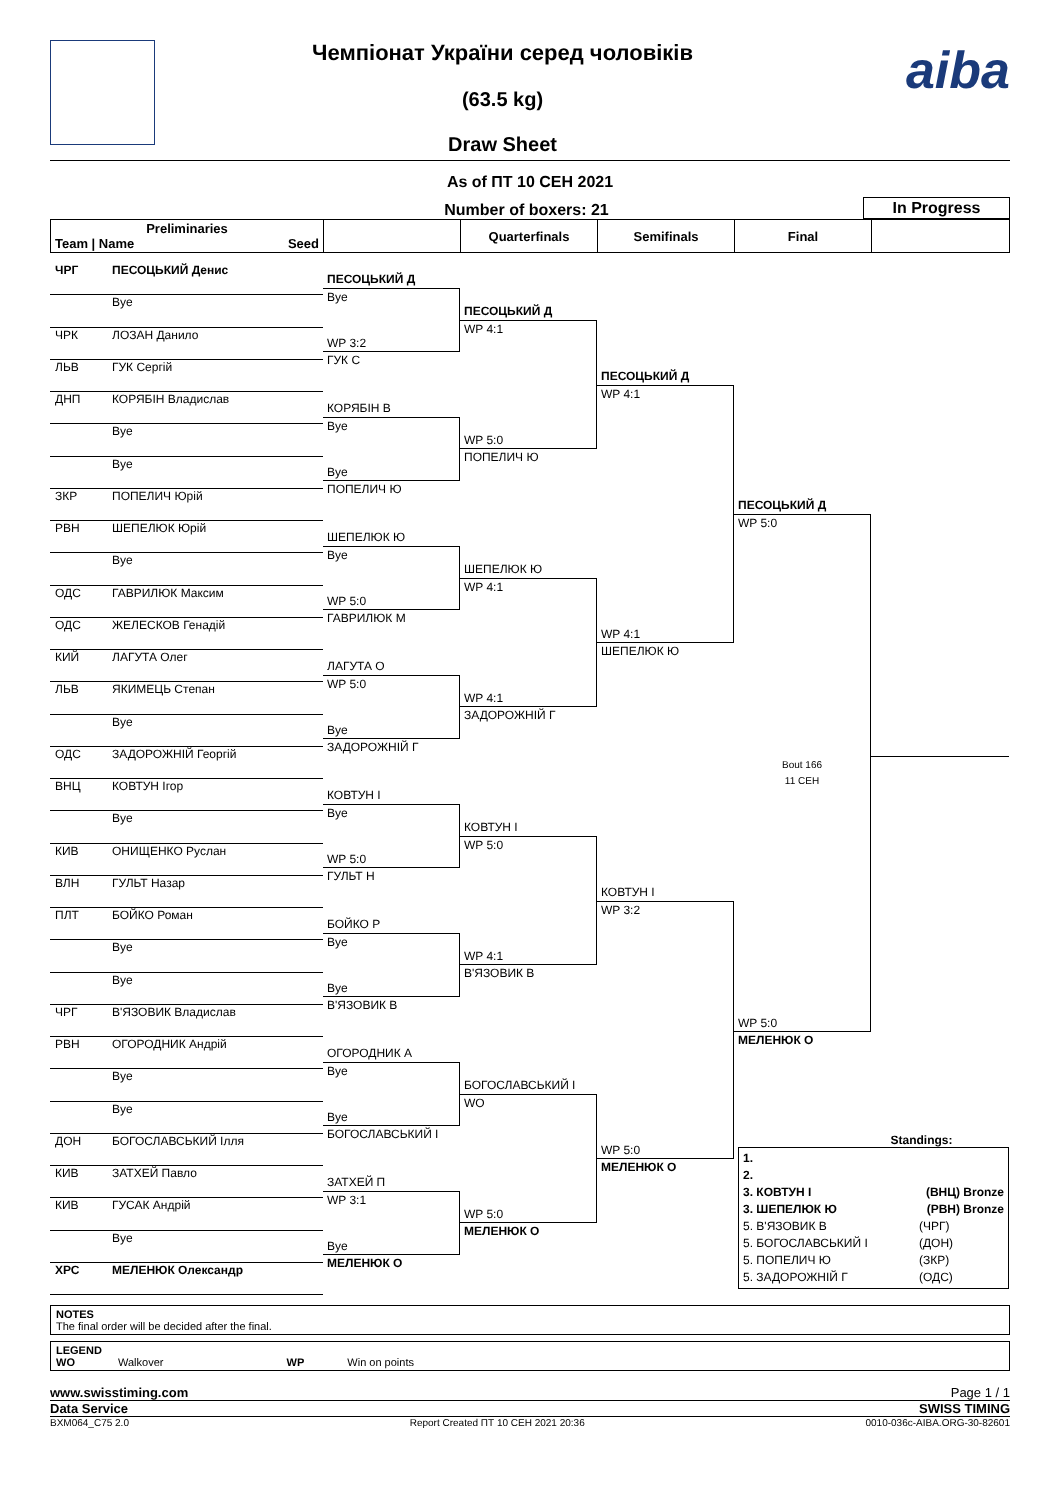Чемпіонат України серед чоловіків
(63.5 kg)
Draw Sheet
aiba
As of ПТ 10 СЕН 2021
Number of boxers: 21 In Progress
| Preliminaries Team / Name Seed | | Quarterfinals | Semifinals | Final | |
ЧРГ ПЕСОЦЬКИЙ Денис
Bye
ЧРК ЛОЗАН Данило
ЛЬВ ГУК Сергій
ДНП КОРЯБІН Владислав
Bye
Bye
ЗКР ПОПЕЛИЧ Юрій
РВН ШЕПЕЛЮК Юрій
Bye
ОДС ГАВРИЛЮК Максим
ОДС ЖЕЛЕСКОВ Генадій
КИЙ ЛАГУТА Олег
ЛЬВ ЯКИМЕЦЬ Степан
Bye
ОДС ЗАДОРОЖНІЙ Георгій
ВНЦ КОВТУН Ігор
Bye
КИВ ОНИЩЕНКО Руслан
ВЛН ГУЛЬТ Назар
ПЛТ БОЙКО Роман
Bye
Bye
ЧРГ В'ЯЗОВИК Владислав
РВН ОГОРОДНИК Андрій
Bye
Bye
ДОН БОГОСЛАВСЬКИЙ Ілля
КИВ ЗАТХЕЙ Павло
КИВ ГУСАК Андрій
Bye
ХРС МЕЛЕНЮК Олександр
ПЕСОЦЬКИЙ Д
Bye
WP 3:2
ГУК С
КОРЯБІН В
Bye
Bye
ПОПЕЛИЧ Ю
ШЕПЕЛЮК Ю
Bye
WP 5:0
ГАВРИЛЮК М
ЛАГУТА О
WP 5:0
Bye
ЗАДОРОЖНІЙ Г
КОВТУН І
Bye
WP 5:0
ГУЛЬТ Н
БОЙКО Р
Bye
Bye
В'ЯЗОВИК В
ОГОРОДНИК А
Bye
Bye
БОГОСЛАВСЬКИЙ І
ЗАТХЕЙ П
WP 3:1
Bye
МЕЛЕНЮК О
ПЕСОЦЬКИЙ Д
WP 4:1
WP 5:0
ПОПЕЛИЧ Ю
ШЕПЕЛЮК Ю
WP 4:1
WP 4:1
ЗАДОРОЖНІЙ Г
КОВТУН І
WP 5:0
WP 4:1
В'ЯЗОВИК В
БОГОСЛАВСЬКИЙ І
WO
WP 5:0
МЕЛЕНЮК О
ПЕСОЦЬКИЙ Д
WP 4:1
WP 4:1
ШЕПЕЛЮК Ю
КОВТУН І
WP 3:2
WP 5:0
МЕЛЕНЮК О
ПЕСОЦЬКИЙ Д
WP 5:0
Bout 166
11 СЕН
WP 5:0
МЕЛЕНЮК О
Standings:
1.
2.
3. КОВТУН І (ВНЦ) Bronze
3. ШЕПЕЛЮК Ю (РВН) Bronze
5. В'ЯЗОВИК В (ЧРГ)
5. БОГОСЛАВСЬКИЙ І (ДОН)
5. ПОПЕЛИЧ Ю (ЗКР)
5. ЗАДОРОЖНІЙ Г (ОДС)
NOTES
The final order will be decided after the final.
LEGEND
WO Walkover WP Win on points
www.swisstiming.com Page 1 / 1
Data Service SWISS TIMING
BXM064_C75 2.0 Report Created ПТ 10 СЕН 2021 20:36 0010-036c-AIBA.ORG-30-82601